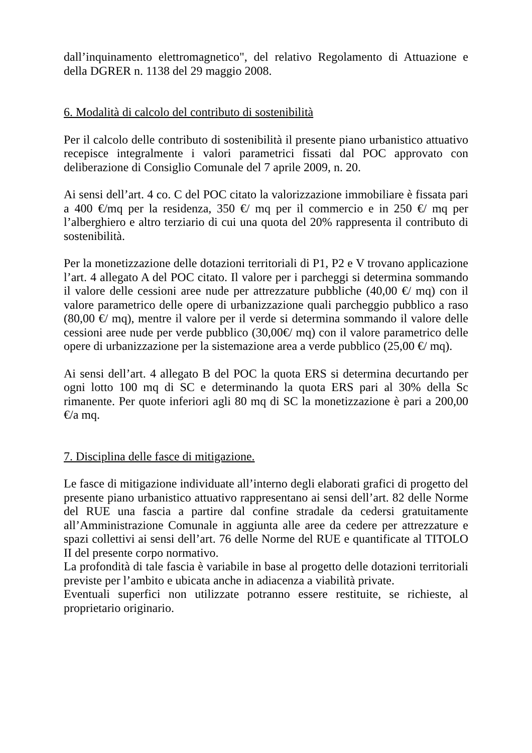dall’inquinamento elettromagnetico", del relativo Regolamento di Attuazione e della DGRER n. 1138 del 29 maggio 2008.
6. Modalità di calcolo del contributo di sostenibilità
Per il calcolo delle contributo di sostenibilità il presente piano urbanistico attuativo recepisce integralmente i valori parametrici fissati dal POC approvato con deliberazione di Consiglio Comunale del 7 aprile 2009, n. 20.
Ai sensi dell’art. 4 co. C del POC citato la valorizzazione immobiliare è fissata pari a 400 €/mq per la residenza, 350 €/ mq per il commercio e in 250 €/ mq per l’alberghiero e altro terziario di cui una quota del 20% rappresenta il contributo di sostenibilità.
Per la monetizzazione delle dotazioni territoriali di P1, P2 e V trovano applicazione l’art. 4 allegato A del POC citato. Il valore per i parcheggi si determina sommando il valore delle cessioni aree nude per attrezzature pubbliche (40,00 €/ mq) con il valore parametrico delle opere di urbanizzazione quali parcheggio pubblico a raso (80,00 €/ mq), mentre il valore per il verde si determina sommando il valore delle cessioni aree nude per verde pubblico (30,00€/ mq) con il valore parametrico delle opere di urbanizzazione per la sistemazione area a verde pubblico (25,00 €/ mq).
Ai sensi dell’art. 4 allegato B del POC la quota ERS si determina decurtando per ogni lotto 100 mq di SC e determinando la quota ERS pari al 30% della Sc rimanente. Per quote inferiori agli 80 mq di SC la monetizzazione è pari a 200,00 €/a mq.
7. Disciplina delle fasce di mitigazione.
Le fasce di mitigazione individuate all’interno degli elaborati grafici di progetto del presente piano urbanistico attuativo rappresentano ai sensi dell’art. 82 delle Norme del RUE una fascia a partire dal confine stradale da cedersi gratuitamente all’Amministrazione Comunale in aggiunta alle aree da cedere per attrezzature e spazi collettivi ai sensi dell’art. 76 delle Norme del RUE e quantificate al TITOLO II del presente corpo normativo.
La profondità di tale fascia è variabile in base al progetto delle dotazioni territoriali previste per l’ambito e ubicata anche in adiacenza a viabilità private.
Eventuali superfici non utilizzate potranno essere restituite, se richieste, al proprietario originario.